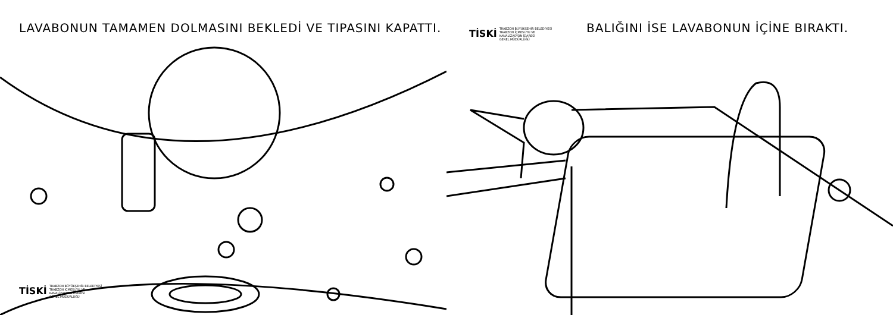LAVABONUN TAMAMEN DOLMASINI BEKLEDİ VE TIPASINI KAPATTI.
TİSKİ
TRABZON BÜYÜKŞEHİR BELEDİYESİ
TRABZON İÇMESUYU VE
KANALİZASYON İDARESİ
GENEL MÜDÜRLÜĞÜ
TİSKİ
TRABZON BÜYÜKŞEHİR BELEDİYESİ
TRABZON İÇMESUYU VE
KANALİZASYON İDARESİ
GENEL MÜDÜRLÜĞÜ
BALIĞINI İSE LAVABONUN İÇİNE BIRAKTI.